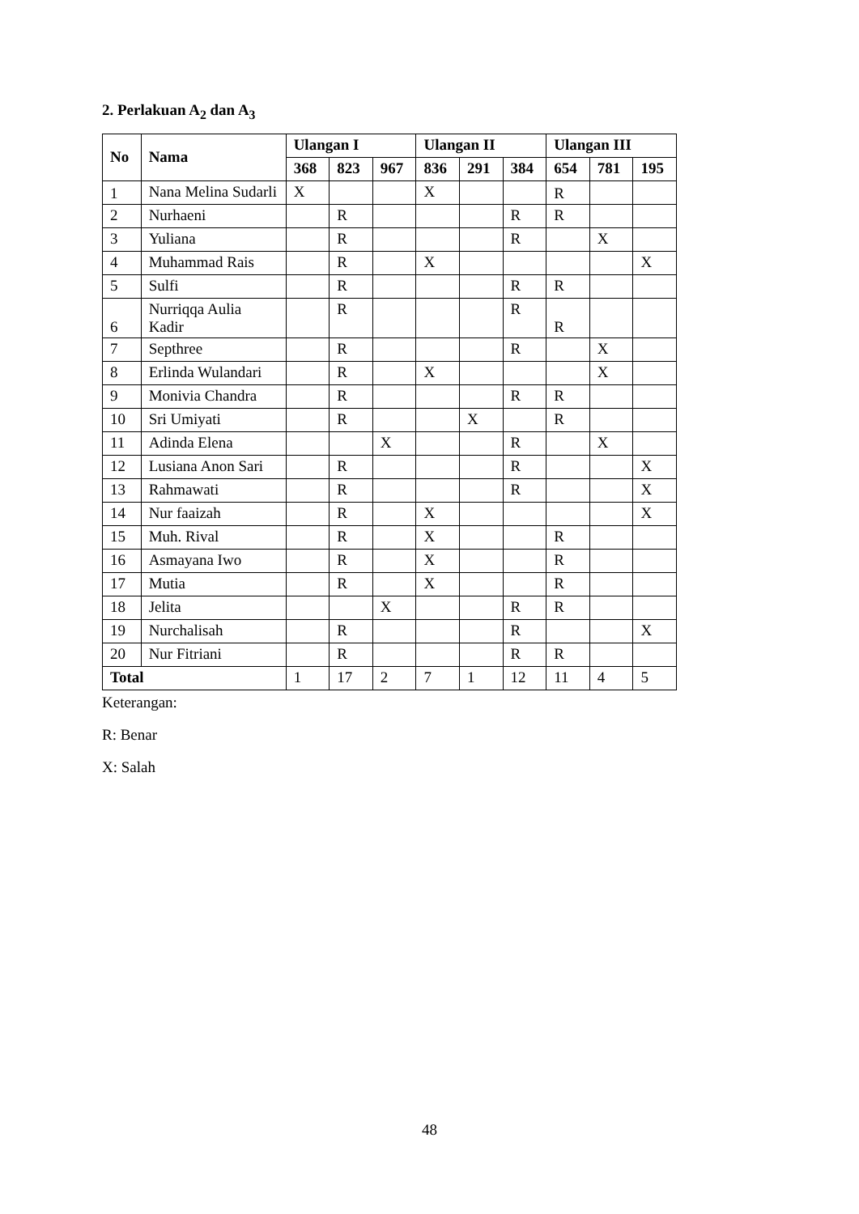2. Perlakuan A<sub>2</sub> dan A<sub>3</sub>
| No | Nama | Ulangan I | | | Ulangan II | | | Ulangan III | | |
| --- | --- | --- | --- | --- | --- | --- | --- | --- | --- | --- |
| | | 368 | 823 | 967 | 836 | 291 | 384 | 654 | 781 | 195 |
| 1 | Nana Melina Sudarli | X | | | X | | | R | | |
| 2 | Nurhaeni | | R | | | | R | R | | |
| 3 | Yuliana | | R | | | | R | | X | |
| 4 | Muhammad Rais | | R | | X | | | | | X |
| 5 | Sulfi | | R | | | | R | R | | |
| 6 | Nurriqqa Aulia Kadir | | R | | | | R | R | | |
| 7 | Septhree | | R | | | | R | | X | |
| 8 | Erlinda Wulandari | | R | | X | | | | X | |
| 9 | Monivia Chandra | | R | | | | R | R | | |
| 10 | Sri Umiyati | | R | | | X | | R | | |
| 11 | Adinda Elena | | | X | | | R | | X | |
| 12 | Lusiana Anon Sari | | R | | | | R | | | X |
| 13 | Rahmawati | | R | | | | R | | | X |
| 14 | Nur faaizah | | R | | X | | | | | X |
| 15 | Muh. Rival | | R | | X | | | R | | |
| 16 | Asmayana Iwo | | R | | X | | | R | | |
| 17 | Mutia | | R | | X | | | R | | |
| 18 | Jelita | | | X | | | R | R | | |
| 19 | Nurchalisah | | R | | | | R | | | X |
| 20 | Nur Fitriani | | R | | | | R | R | | |
| Total | | 1 | 17 | 2 | 7 | 1 | 12 | 11 | 4 | 5 |
Keterangan:
R: Benar
X: Salah
48